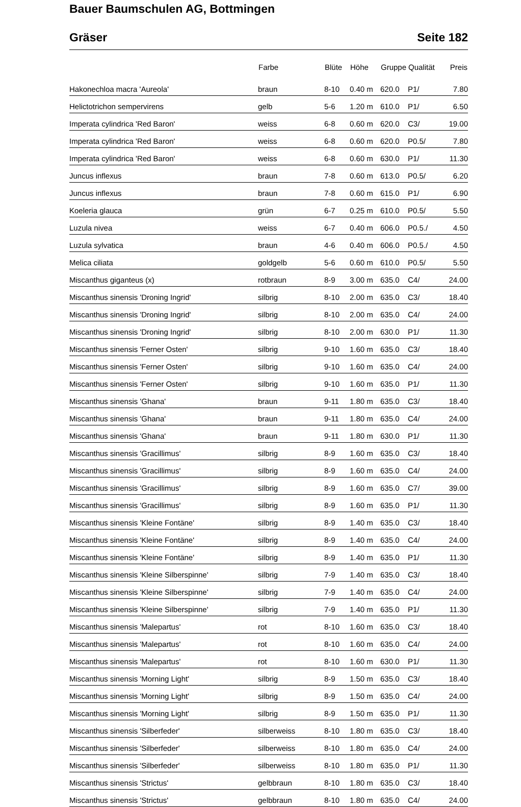Bauer Baumschulen AG, Bottmingen
Gräser Seite 182
| | Farbe | Blüte | Höhe | Gruppe | Qualität | Preis |
| --- | --- | --- | --- | --- | --- | --- |
| Hakonechloa macra 'Aureola' | braun | 8-10 | 0.40 m | 620.0 | P1/ | 7.80 |
| Helictotrichon sempervirens | gelb | 5-6 | 1.20 m | 610.0 | P1/ | 6.50 |
| Imperata cylindrica 'Red Baron' | weiss | 6-8 | 0.60 m | 620.0 | C3/ | 19.00 |
| Imperata cylindrica 'Red Baron' | weiss | 6-8 | 0.60 m | 620.0 | P0.5/ | 7.80 |
| Imperata cylindrica 'Red Baron' | weiss | 6-8 | 0.60 m | 630.0 | P1/ | 11.30 |
| Juncus inflexus | braun | 7-8 | 0.60 m | 613.0 | P0.5/ | 6.20 |
| Juncus inflexus | braun | 7-8 | 0.60 m | 615.0 | P1/ | 6.90 |
| Koeleria glauca | grün | 6-7 | 0.25 m | 610.0 | P0.5/ | 5.50 |
| Luzula nivea | weiss | 6-7 | 0.40 m | 606.0 | P0.5./ | 4.50 |
| Luzula sylvatica | braun | 4-6 | 0.40 m | 606.0 | P0.5./ | 4.50 |
| Melica ciliata | goldgelb | 5-6 | 0.60 m | 610.0 | P0.5/ | 5.50 |
| Miscanthus giganteus (x) | rotbraun | 8-9 | 3.00 m | 635.0 | C4/ | 24.00 |
| Miscanthus sinensis 'Droning Ingrid' | silbrig | 8-10 | 2.00 m | 635.0 | C3/ | 18.40 |
| Miscanthus sinensis 'Droning Ingrid' | silbrig | 8-10 | 2.00 m | 635.0 | C4/ | 24.00 |
| Miscanthus sinensis 'Droning Ingrid' | silbrig | 8-10 | 2.00 m | 630.0 | P1/ | 11.30 |
| Miscanthus sinensis 'Ferner Osten' | silbrig | 9-10 | 1.60 m | 635.0 | C3/ | 18.40 |
| Miscanthus sinensis 'Ferner Osten' | silbrig | 9-10 | 1.60 m | 635.0 | C4/ | 24.00 |
| Miscanthus sinensis 'Ferner Osten' | silbrig | 9-10 | 1.60 m | 635.0 | P1/ | 11.30 |
| Miscanthus sinensis 'Ghana' | braun | 9-11 | 1.80 m | 635.0 | C3/ | 18.40 |
| Miscanthus sinensis 'Ghana' | braun | 9-11 | 1.80 m | 635.0 | C4/ | 24.00 |
| Miscanthus sinensis 'Ghana' | braun | 9-11 | 1.80 m | 630.0 | P1/ | 11.30 |
| Miscanthus sinensis 'Gracillimus' | silbrig | 8-9 | 1.60 m | 635.0 | C3/ | 18.40 |
| Miscanthus sinensis 'Gracillimus' | silbrig | 8-9 | 1.60 m | 635.0 | C4/ | 24.00 |
| Miscanthus sinensis 'Gracillimus' | silbrig | 8-9 | 1.60 m | 635.0 | C7/ | 39.00 |
| Miscanthus sinensis 'Gracillimus' | silbrig | 8-9 | 1.60 m | 635.0 | P1/ | 11.30 |
| Miscanthus sinensis 'Kleine Fontäne' | silbrig | 8-9 | 1.40 m | 635.0 | C3/ | 18.40 |
| Miscanthus sinensis 'Kleine Fontäne' | silbrig | 8-9 | 1.40 m | 635.0 | C4/ | 24.00 |
| Miscanthus sinensis 'Kleine Fontäne' | silbrig | 8-9 | 1.40 m | 635.0 | P1/ | 11.30 |
| Miscanthus sinensis 'Kleine Silberspinne' | silbrig | 7-9 | 1.40 m | 635.0 | C3/ | 18.40 |
| Miscanthus sinensis 'Kleine Silberspinne' | silbrig | 7-9 | 1.40 m | 635.0 | C4/ | 24.00 |
| Miscanthus sinensis 'Kleine Silberspinne' | silbrig | 7-9 | 1.40 m | 635.0 | P1/ | 11.30 |
| Miscanthus sinensis 'Malepartus' | rot | 8-10 | 1.60 m | 635.0 | C3/ | 18.40 |
| Miscanthus sinensis 'Malepartus' | rot | 8-10 | 1.60 m | 635.0 | C4/ | 24.00 |
| Miscanthus sinensis 'Malepartus' | rot | 8-10 | 1.60 m | 630.0 | P1/ | 11.30 |
| Miscanthus sinensis 'Morning Light' | silbrig | 8-9 | 1.50 m | 635.0 | C3/ | 18.40 |
| Miscanthus sinensis 'Morning Light' | silbrig | 8-9 | 1.50 m | 635.0 | C4/ | 24.00 |
| Miscanthus sinensis 'Morning Light' | silbrig | 8-9 | 1.50 m | 635.0 | P1/ | 11.30 |
| Miscanthus sinensis 'Silberfeder' | silberweiss | 8-10 | 1.80 m | 635.0 | C3/ | 18.40 |
| Miscanthus sinensis 'Silberfeder' | silberweiss | 8-10 | 1.80 m | 635.0 | C4/ | 24.00 |
| Miscanthus sinensis 'Silberfeder' | silberweiss | 8-10 | 1.80 m | 635.0 | P1/ | 11.30 |
| Miscanthus sinensis 'Strictus' | gelbbraun | 8-10 | 1.80 m | 635.0 | C3/ | 18.40 |
| Miscanthus sinensis 'Strictus' | gelbbraun | 8-10 | 1.80 m | 635.0 | C4/ | 24.00 |